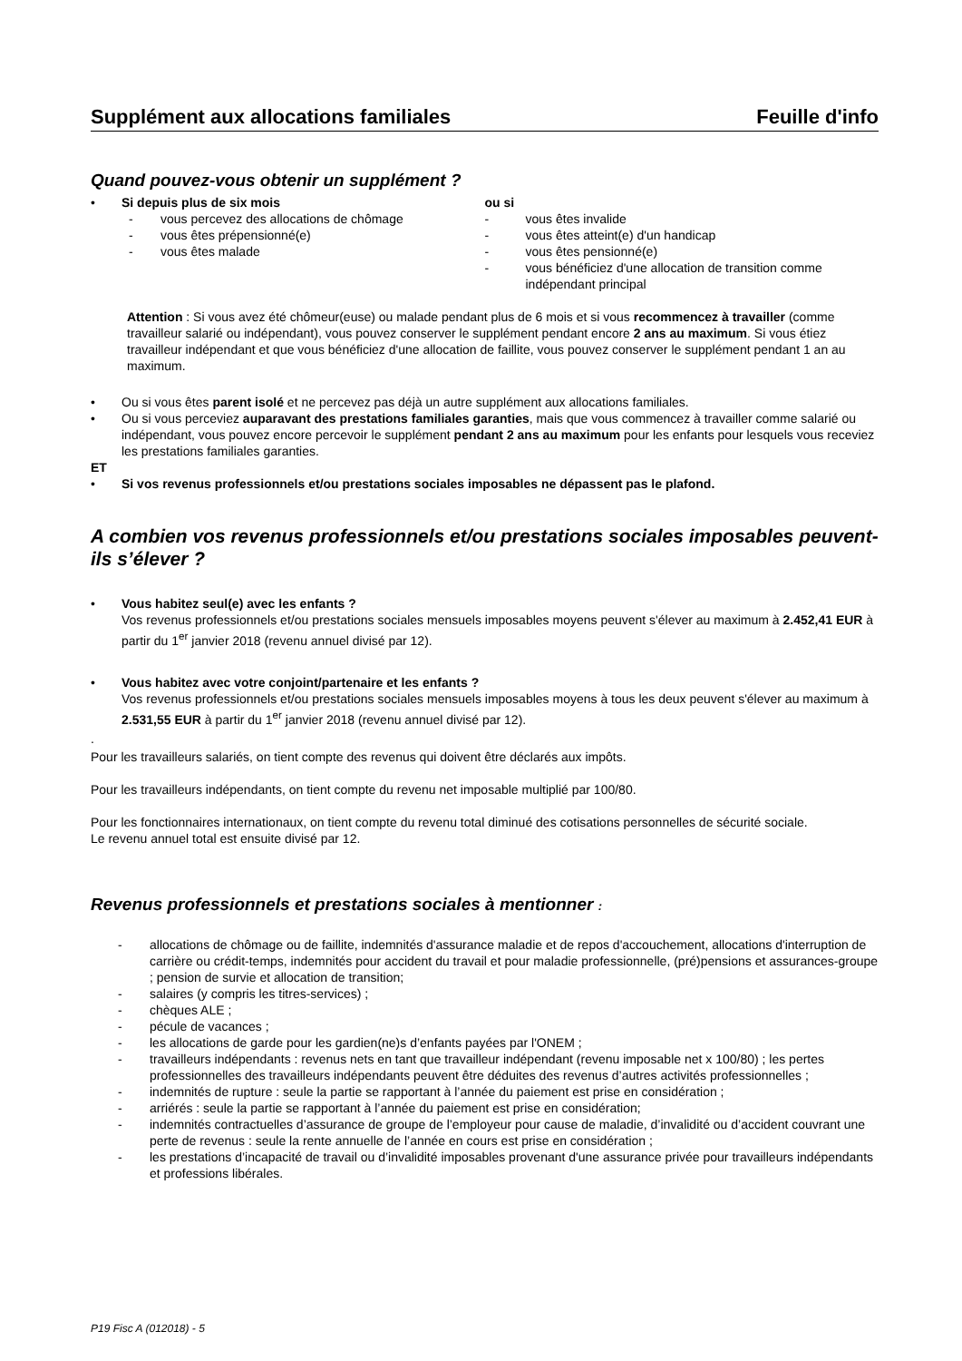Supplément aux allocations familiales Feuille d'info
Quand pouvez-vous obtenir un supplément ?
• Si depuis plus de six mois
- vous percevez des allocations de chômage
- vous êtes prépensionné(e)
- vous êtes malade
ou si
- vous êtes invalide
- vous êtes atteint(e) d'un handicap
- vous êtes pensionné(e)
- vous bénéficiez d'une allocation de transition comme indépendant principal
Attention : Si vous avez été chômeur(euse) ou malade pendant plus de 6 mois et si vous recommencez à travailler (comme travailleur salarié ou indépendant), vous pouvez conserver le supplément pendant encore 2 ans au maximum. Si vous étiez travailleur indépendant et que vous bénéficiez d'une allocation de faillite, vous pouvez conserver le supplément pendant 1 an au maximum.
• Ou si vous êtes parent isolé et ne percevez pas déjà un autre supplément aux allocations familiales.
• Ou si vous perceviez auparavant des prestations familiales garanties, mais que vous commencez à travailler comme salarié ou indépendant, vous pouvez encore percevoir le supplément pendant 2 ans au maximum pour les enfants pour lesquels vous receviez les prestations familiales garanties.
ET
• Si vos revenus professionnels et/ou prestations sociales imposables ne dépassent pas le plafond.
A combien vos revenus professionnels et/ou prestations sociales imposables peuvent-ils s’élever ?
• Vous habitez seul(e) avec les enfants ?
Vos revenus professionnels et/ou prestations sociales mensuels imposables moyens peuvent s'élever au maximum à 2.452,41 EUR à partir du 1<sup>er</sup> janvier 2018 (revenu annuel divisé par 12).
• Vous habitez avec votre conjoint/partenaire et les enfants ?
Vos revenus professionnels et/ou prestations sociales mensuels imposables moyens à tous les deux peuvent s'élever au maximum à 2.531,55 EUR à partir du 1<sup>er</sup> janvier 2018 (revenu annuel divisé par 12).
.
Pour les travailleurs salariés, on tient compte des revenus qui doivent être déclarés aux impôts.
Pour les travailleurs indépendants, on tient compte du revenu net imposable multiplié par 100/80.
Pour les fonctionnaires internationaux, on tient compte du revenu total diminué des cotisations personnelles de sécurité sociale.
Le revenu annuel total est ensuite divisé par 12.
Revenus professionnels et prestations sociales à mentionner :
- allocations de chômage ou de faillite, indemnités d'assurance maladie et de repos d'accouchement, allocations d'interruption de carrière ou crédit-temps, indemnités pour accident du travail et pour maladie professionnelle, (pré)pensions et assurances-groupe ; pension de survie et allocation de transition;
- salaires (y compris les titres-services) ;
- chèques ALE ;
- pécule de vacances ;
- les allocations de garde pour les gardien(ne)s d’enfants payées par l'ONEM ;
- travailleurs indépendants : revenus nets en tant que travailleur indépendant (revenu imposable net x 100/80) ; les pertes professionnelles des travailleurs indépendants peuvent être déduites des revenus d’autres activités professionnelles ;
- indemnités de rupture : seule la partie se rapportant à l’année du paiement est prise en considération ;
- arriérés : seule la partie se rapportant à l’année du paiement est prise en considération;
- indemnités contractuelles d’assurance de groupe de l’employeur pour cause de maladie, d’invalidité ou d’accident couvrant une perte de revenus : seule la rente annuelle de l’année en cours est prise en considération ;
- les prestations d’incapacité de travail ou d’invalidité imposables provenant d'une assurance privée pour travailleurs indépendants et professions libérales.
P19 Fisc A (012018) - 5